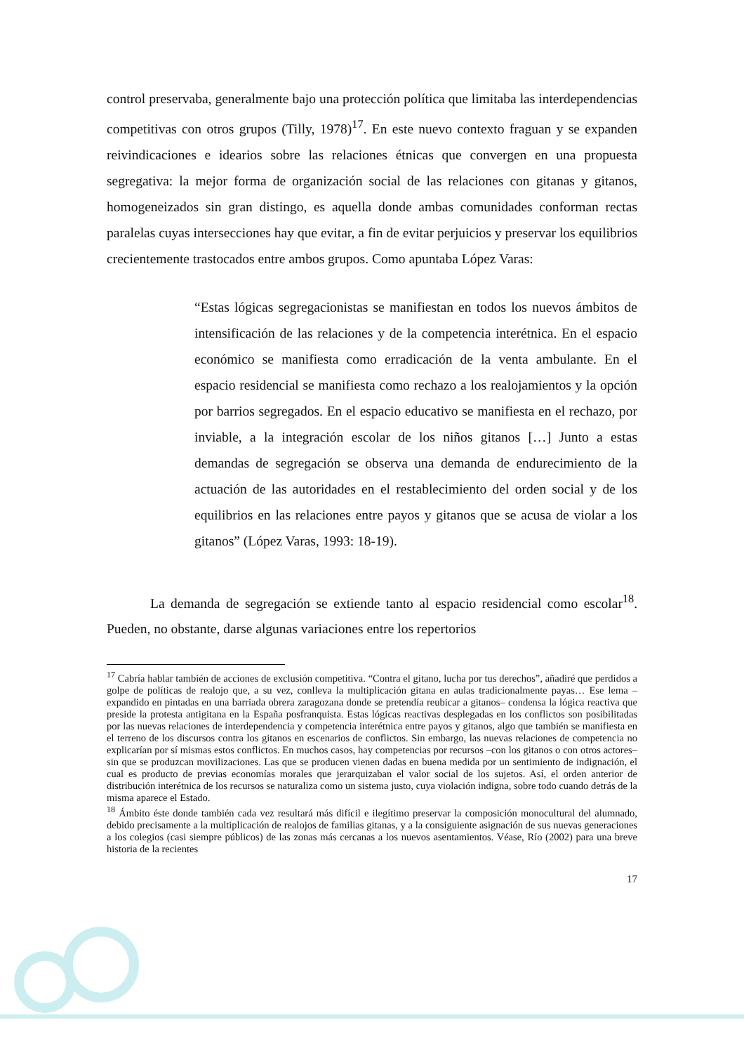control preservaba, generalmente bajo una protección política que limitaba las interdependencias competitivas con otros grupos (Tilly, 1978)<sup>17</sup>. En este nuevo contexto fraguan y se expanden reivindicaciones e idearios sobre las relaciones étnicas que convergen en una propuesta segregativa: la mejor forma de organización social de las relaciones con gitanas y gitanos, homogeneizados sin gran distingo, es aquella donde ambas comunidades conforman rectas paralelas cuyas intersecciones hay que evitar, a fin de evitar perjuicios y preservar los equilibrios crecientemente trastocados entre ambos grupos. Como apuntaba López Varas:
“Estas lógicas segregacionistas se manifiestan en todos los nuevos ámbitos de intensificación de las relaciones y de la competencia interétnica. En el espacio económico se manifiesta como erradicación de la venta ambulante. En el espacio residencial se manifiesta como rechazo a los realojamientos y la opción por barrios segregados. En el espacio educativo se manifiesta en el rechazo, por inviable, a la integración escolar de los niños gitanos […] Junto a estas demandas de segregación se observa una demanda de endurecimiento de la actuación de las autoridades en el restablecimiento del orden social y de los equilibrios en las relaciones entre payos y gitanos que se acusa de violar a los gitanos” (López Varas, 1993: 18-19).
La demanda de segregación se extiende tanto al espacio residencial como escolar<sup>18</sup>. Pueden, no obstante, darse algunas variaciones entre los repertorios
<sup>17</sup> Cabría hablar también de acciones de exclusión competitiva. “Contra el gitano, lucha por tus derechos”, añadiré que perdidos a golpe de políticas de realojo que, a su vez, conlleva la multiplicación gitana en aulas tradicionalmente payas… Ese lema –expandido en pintadas en una barriada obrera zaragozana donde se pretendía reubicar a gitanos– condensa la lógica reactiva que preside la protesta antigitana en la España posfranquista. Estas lógicas reactivas desplegadas en los conflictos son posibilitadas por las nuevas relaciones de interdependencia y competencia interétnica entre payos y gitanos, algo que también se manifiesta en el terreno de los discursos contra los gitanos en escenarios de conflictos. Sin embargo, las nuevas relaciones de competencia no explicarían por sí mismas estos conflictos. En muchos casos, hay competencias por recursos –con los gitanos o con otros actores– sin que se produzcan movilizaciones. Las que se producen vienen dadas en buena medida por un sentimiento de indignación, el cual es producto de previas economías morales que jerarquizaban el valor social de los sujetos. Así, el orden anterior de distribución interétnica de los recursos se naturaliza como un sistema justo, cuya violación indigna, sobre todo cuando detrás de la misma aparece el Estado.
<sup>18</sup> Ámbito éste donde también cada vez resultará más difícil e ilegítimo preservar la composición monocultural del alumnado, debido precisamente a la multiplicación de realojos de familias gitanas, y a la consiguiente asignación de sus nuevas generaciones a los colegios (casi siempre públicos) de las zonas más cercanas a los nuevos asentamientos. Véase, Río (2002) para una breve historia de la recientes
17